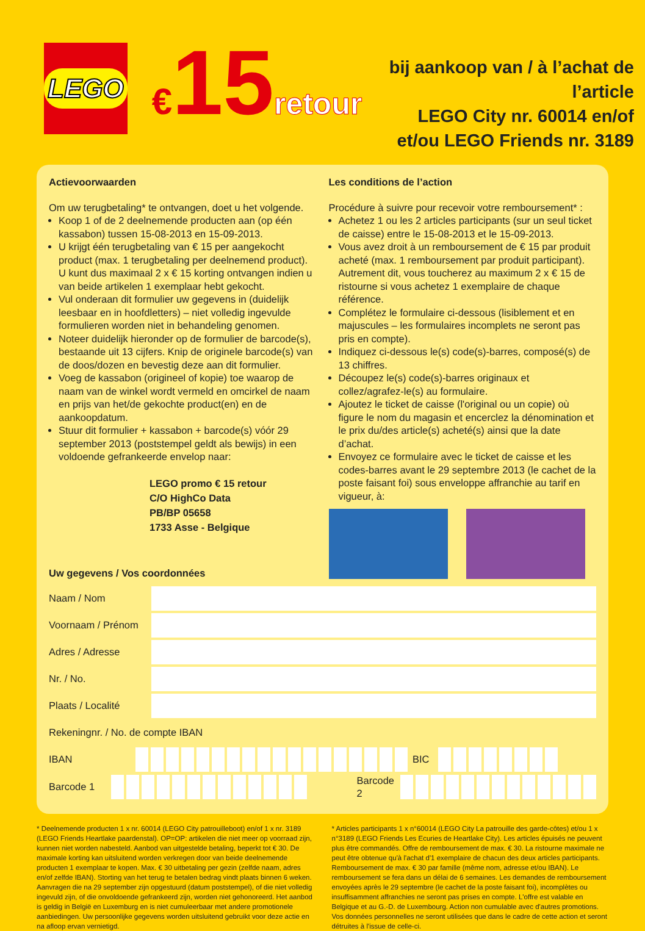LEGO
€15retour
bij aankoop van / à l’achat de l’article
LEGO City nr. 60014 en/of
et/ou LEGO Friends nr. 3189
Actievoorwaarden
Om uw terugbetaling* te ontvangen, doet u het volgende.
Koop 1 of de 2 deelnemende producten aan (op één kassabon) tussen 15-08-2013 en 15-09-2013.
U krijgt één terugbetaling van € 15 per aangekocht product (max. 1 terugbetaling per deelnemend product). U kunt dus maximaal 2 x € 15 korting ontvangen indien u van beide artikelen 1 exemplaar hebt gekocht.
Vul onderaan dit formulier uw gegevens in (duidelijk leesbaar en in hoofdletters) – niet volledig ingevulde formulieren worden niet in behandeling genomen.
Noteer duidelijk hieronder op de formulier de barcode(s), bestaande uit 13 cijfers. Knip de originele barcode(s) van de doos/dozen en bevestig deze aan dit formulier.
Voeg de kassabon (origineel of kopie) toe waarop de naam van de winkel wordt vermeld en omcirkel de naam en prijs van het/de gekochte product(en) en de aankoopdatum.
Stuur dit formulier + kassabon + barcode(s) vóór 29 september 2013 (poststempel geldt als bewijs) in een voldoende gefrankeerde envelop naar:
LEGO promo € 15 retour
C/O HighCo Data
PB/BP 05658
1733 Asse - Belgique
Les conditions de l’action
Procédure à suivre pour recevoir votre remboursement* :
Achetez 1 ou les 2 articles participants (sur un seul ticket de caisse) entre le 15-08-2013 et le 15-09-2013.
Vous avez droit à un remboursement de € 15 par produit acheté (max. 1 remboursement par produit participant). Autrement dit, vous toucherez au maximum 2 x € 15 de ristourne si vous achetez 1 exemplaire de chaque référence.
Complétez le formulaire ci-dessous (lisiblement et en majuscules – les formulaires incomplets ne seront pas pris en compte).
Indiquez ci-dessous le(s) code(s)-barres, composé(s) de 13 chiffres.
Découpez le(s) code(s)-barres originaux et collez/agrafez-le(s) au formulaire.
Ajoutez le ticket de caisse (l'original ou un copie) où figure le nom du magasin et encerclez la dénomination et le prix du/des article(s) acheté(s) ainsi que la date d’achat.
Envoyez ce formulaire avec le ticket de caisse et les codes-barres avant le 29 septembre 2013 (le cachet de la poste faisant foi) sous enveloppe affranchie au tarif en vigueur, à:
Uw gegevens / Vos coordonnées
Naam / Nom
Voornaam / Prénom
Adres / Adresse
Nr. / No.
Plaats / Localité
Rekeningnr. / No. de compte IBAN
IBAN BIC
Barcode 1 Barcode 2
* Deelnemende producten 1 x nr. 60014 (LEGO City patrouilleboot) en/of 1 x nr. 3189 (LEGO Friends Heartlake paardenstal). OP=OP: artikelen die niet meer op voorraad zijn, kunnen niet worden nabesteld. Aanbod van uitgestelde betaling, beperkt tot € 30. De maximale korting kan uitsluitend worden verkregen door van beide deelnemende producten 1 exemplaar te kopen. Max. € 30 uitbetaling per gezin (zelfde naam, adres en/of zelfde IBAN). Storting van het terug te betalen bedrag vindt plaats binnen 6 weken. Aanvragen die na 29 september zijn opgestuurd (datum poststempel), of die niet volledig ingevuld zijn, of die onvoldoende gefrankeerd zijn, worden niet gehonoreerd. Het aanbod is geldig in België en Luxemburg en is niet cumuleerbaar met andere promotionele aanbiedingen. Uw persoonlijke gegevens worden uitsluitend gebruikt voor deze actie en na afloop ervan vernietigd.
* Articles participants 1 x n°60014 (LEGO City La patrouille des garde-côtes) et/ou 1 x n°3189 (LEGO Friends Les Ecuries de Heartlake City). Les articles épuisés ne peuvent plus être commandés. Offre de remboursement de max. € 30. La ristourne maximale ne peut être obtenue qu'à l'achat d'1 exemplaire de chacun des deux articles participants. Remboursement de max. € 30 par famille (même nom, adresse et/ou IBAN). Le remboursement se fera dans un délai de 6 semaines. Les demandes de remboursement envoyées après le 29 septembre (le cachet de la poste faisant foi), incomplètes ou insuffisamment affranchies ne seront pas prises en compte. L'offre est valable en Belgique et au G.-D. de Luxembourg. Action non cumulable avec d'autres promotions. Vos données personnelles ne seront utilisées que dans le cadre de cette action et seront détruites à l'issue de celle-ci.